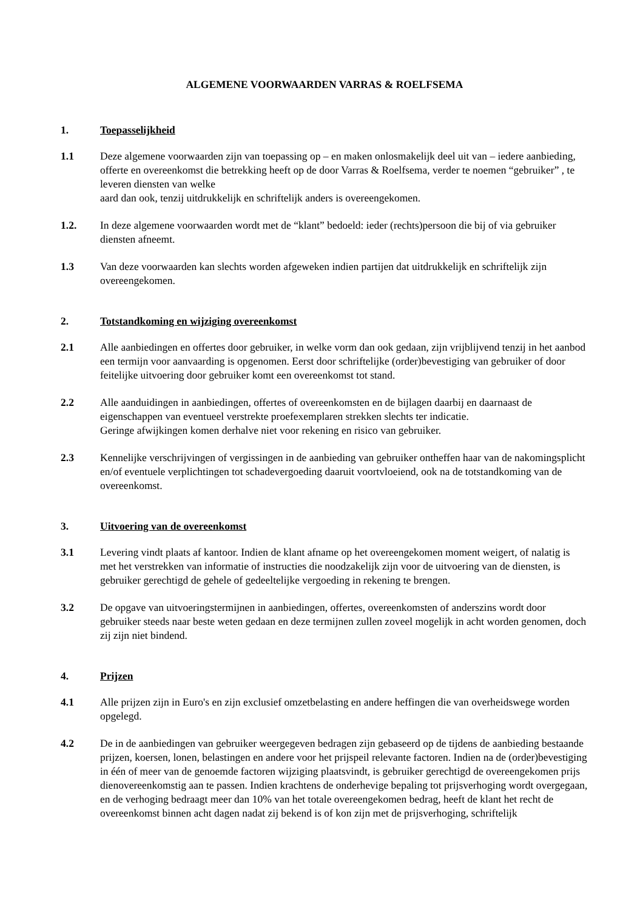ALGEMENE VOORWAARDEN VARRAS & ROELFSEMA
1. Toepasselijkheid
1.1 Deze algemene voorwaarden zijn van toepassing op – en maken onlosmakelijk deel uit van – iedere aanbieding, offerte en overeenkomst die betrekking heeft op de door Varras & Roelfsema, verder te noemen “gebruiker” , te leveren diensten van welke
aard dan ook, tenzij uitdrukkelijk en schriftelijk anders is overeengekomen.
1.2. In deze algemene voorwaarden wordt met de “klant” bedoeld: ieder (rechts)persoon die bij of via gebruiker diensten afneemt.
1.3 Van deze voorwaarden kan slechts worden afgeweken indien partijen dat uitdrukkelijk en schriftelijk zijn overeengekomen.
2. Totstandkoming en wijziging overeenkomst
2.1 Alle aanbiedingen en offertes door gebruiker, in welke vorm dan ook gedaan, zijn vrijblijvend tenzij in het aanbod een termijn voor aanvaarding is opgenomen. Eerst door schriftelijke (order)bevestiging van gebruiker of door feitelijke uitvoering door gebruiker komt een overeenkomst tot stand.
2.2 Alle aanduidingen in aanbiedingen, offertes of overeenkomsten en de bijlagen daarbij en daarnaast de eigenschappen van eventueel verstrekte proefexemplaren strekken slechts ter indicatie.
Geringe afwijkingen komen derhalve niet voor rekening en risico van gebruiker.
2.3 Kennelijke verschrijvingen of vergissingen in de aanbieding van gebruiker ontheffen haar van de nakomingsplicht en/of eventuele verplichtingen tot schadevergoeding daaruit voortvloeiend, ook na de totstandkoming van de overeenkomst.
3. Uitvoering van de overeenkomst
3.1 Levering vindt plaats af kantoor. Indien de klant afname op het overeengekomen moment weigert, of nalatig is met het verstrekken van informatie of instructies die noodzakelijk zijn voor de uitvoering van de diensten, is gebruiker gerechtigd de gehele of gedeeltelijke vergoeding in rekening te brengen.
3.2 De opgave van uitvoeringstermijnen in aanbiedingen, offertes, overeenkomsten of anderszins wordt door gebruiker steeds naar beste weten gedaan en deze termijnen zullen zoveel mogelijk in acht worden genomen, doch zij zijn niet bindend.
4. Prijzen
4.1 Alle prijzen zijn in Euro's en zijn exclusief omzetbelasting en andere heffingen die van overheidswege worden opgelegd.
4.2 De in de aanbiedingen van gebruiker weergegeven bedragen zijn gebaseerd op de tijdens de aanbieding bestaande prijzen, koersen, lonen, belastingen en andere voor het prijspeil relevante factoren. Indien na de (order)bevestiging in één of meer van de genoemde factoren wijziging plaatsvindt, is gebruiker gerechtigd de overeengekomen prijs dienovereenkomstig aan te passen. Indien krachtens de onderhevige bepaling tot prijsverhoging wordt overgegaan, en de verhoging bedraagt meer dan 10% van het totale overeengekomen bedrag, heeft de klant het recht de overeenkomst binnen acht dagen nadat zij bekend is of kon zijn met de prijsverhoging, schriftelijk